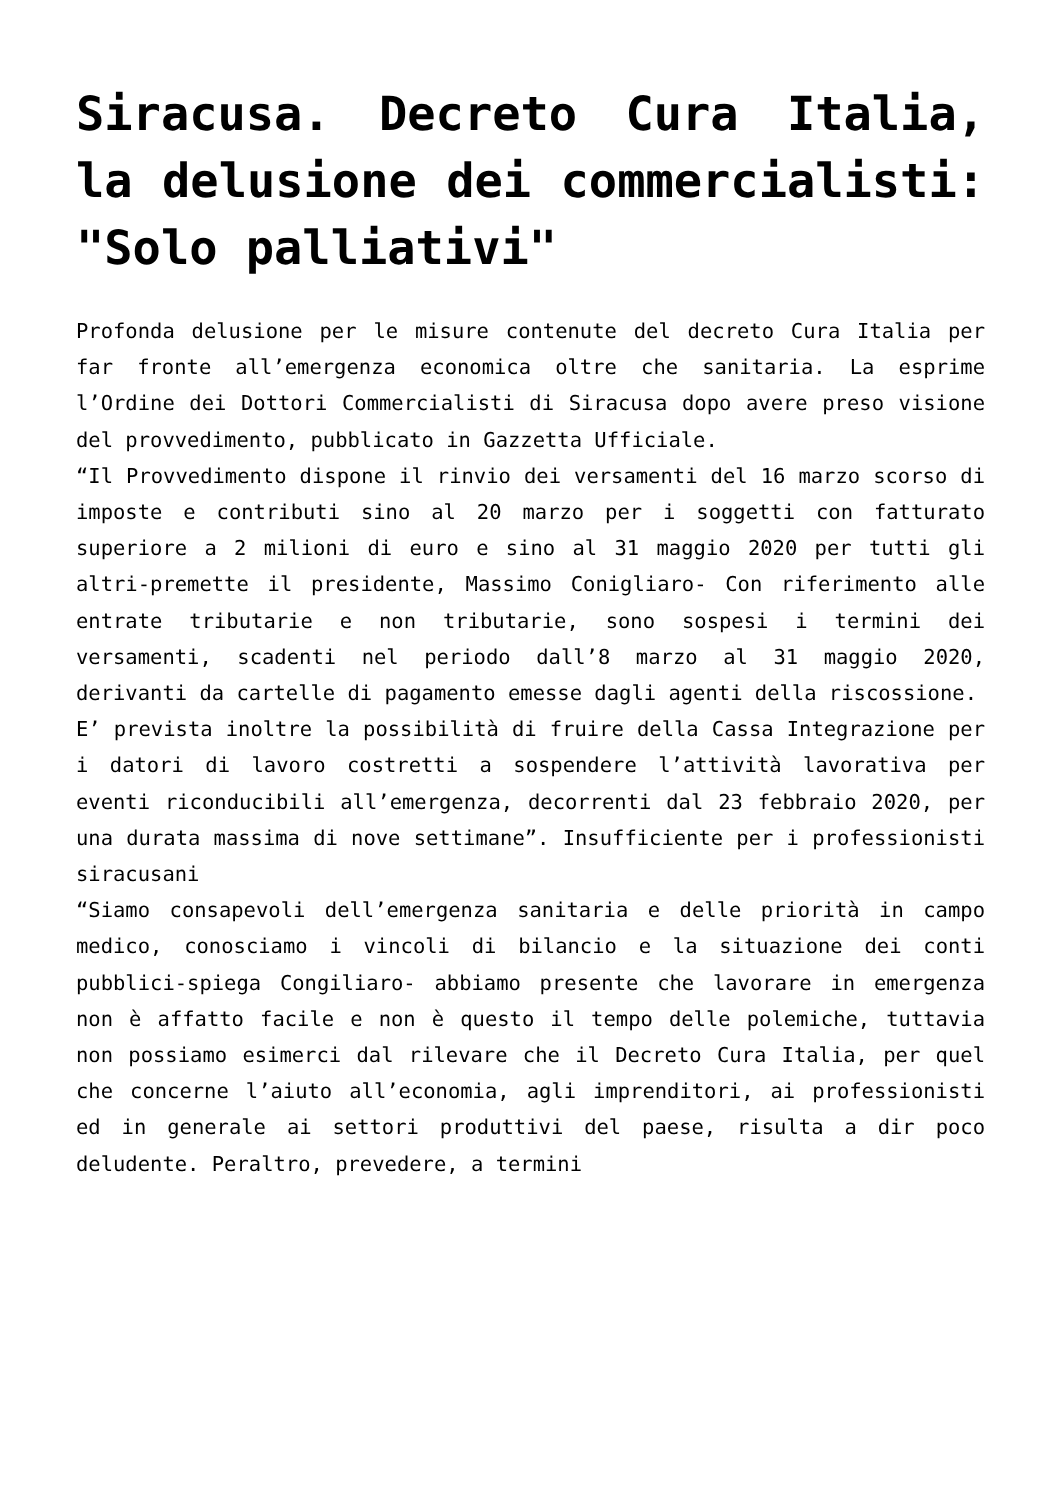Siracusa. Decreto Cura Italia, la delusione dei commercialisti: "Solo palliativi"
Profonda delusione per le misure contenute del decreto Cura Italia per far fronte all’emergenza economica oltre che sanitaria. La esprime l’Ordine dei Dottori Commercialisti di Siracusa dopo avere preso visione del provvedimento, pubblicato in Gazzetta Ufficiale.
“Il Provvedimento dispone il rinvio dei versamenti del 16 marzo scorso di imposte e contributi sino al 20 marzo per i soggetti con fatturato superiore a 2 milioni di euro e sino al 31 maggio 2020 per tutti gli altri-premette il presidente, Massimo Conigliaro- Con riferimento alle entrate tributarie e non tributarie, sono sospesi i termini dei versamenti, scadenti nel periodo dall’8 marzo al 31 maggio 2020, derivanti da cartelle di pagamento emesse dagli agenti della riscossione.
E’ prevista inoltre la possibilità di fruire della Cassa Integrazione per i datori di lavoro costretti a sospendere l’attività lavorativa per eventi riconducibili all’emergenza, decorrenti dal 23 febbraio 2020, per una durata massima di nove settimane”. Insufficiente per i professionisti siracusani
“Siamo consapevoli dell’emergenza sanitaria e delle priorità in campo medico, conosciamo i vincoli di bilancio e la situazione dei conti pubblici-spiega Congiliaro- abbiamo presente che lavorare in emergenza non è affatto facile e non è questo il tempo delle polemiche, tuttavia non possiamo esimerci dal rilevare che il Decreto Cura Italia, per quel che concerne l’aiuto all’economia, agli imprenditori, ai professionisti ed in generale ai settori produttivi del paese, risulta a dir poco deludente. Peraltro, prevedere, a termini